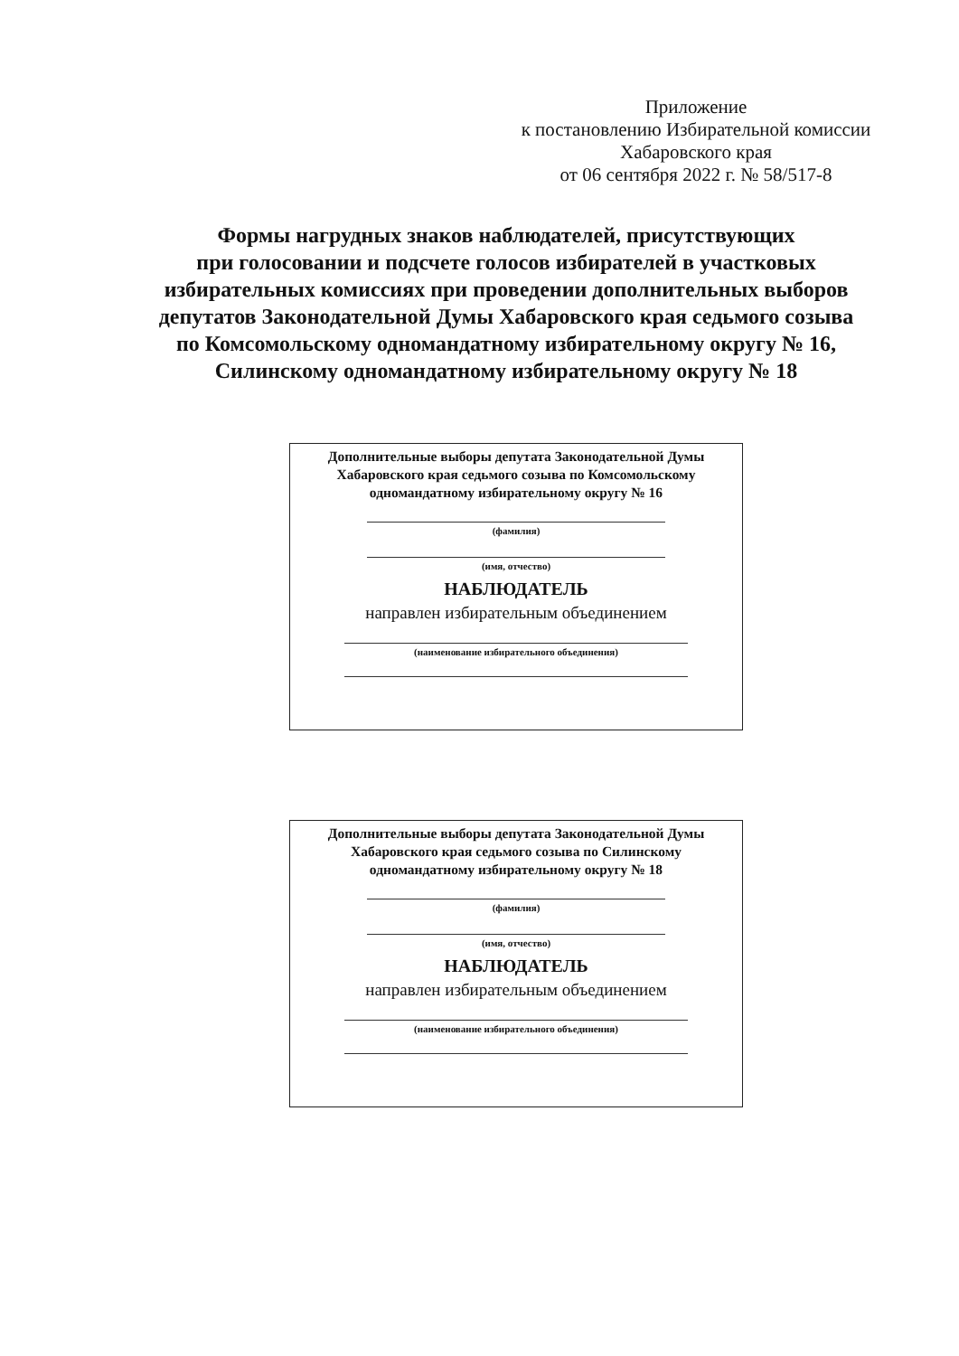Приложение
к постановлению Избирательной комиссии
Хабаровского края
от 06 сентября 2022 г. № 58/517-8
Формы нагрудных знаков наблюдателей, присутствующих
при голосовании и подсчете голосов избирателей в участковых
избирательных комиссиях при проведении дополнительных выборов
депутатов Законодательной Думы Хабаровского края седьмого созыва
по Комсомольскому одномандатному избирательному округу № 16,
Силинскому одномандатному избирательному округу № 18
Дополнительные выборы депутата Законодательной Думы
Хабаровского края седьмого созыва по Комсомольскому
одномандатному избирательному округу № 16
(фамилия)
(имя, отчество)
НАБЛЮДАТЕЛЬ
направлен избирательным объединением
(наименование избирательного объединения)
Дополнительные выборы депутата Законодательной Думы
Хабаровского края седьмого созыва по Силинскому
одномандатному избирательному округу № 18
(фамилия)
(имя, отчество)
НАБЛЮДАТЕЛЬ
направлен избирательным объединением
(наименование избирательного объединения)